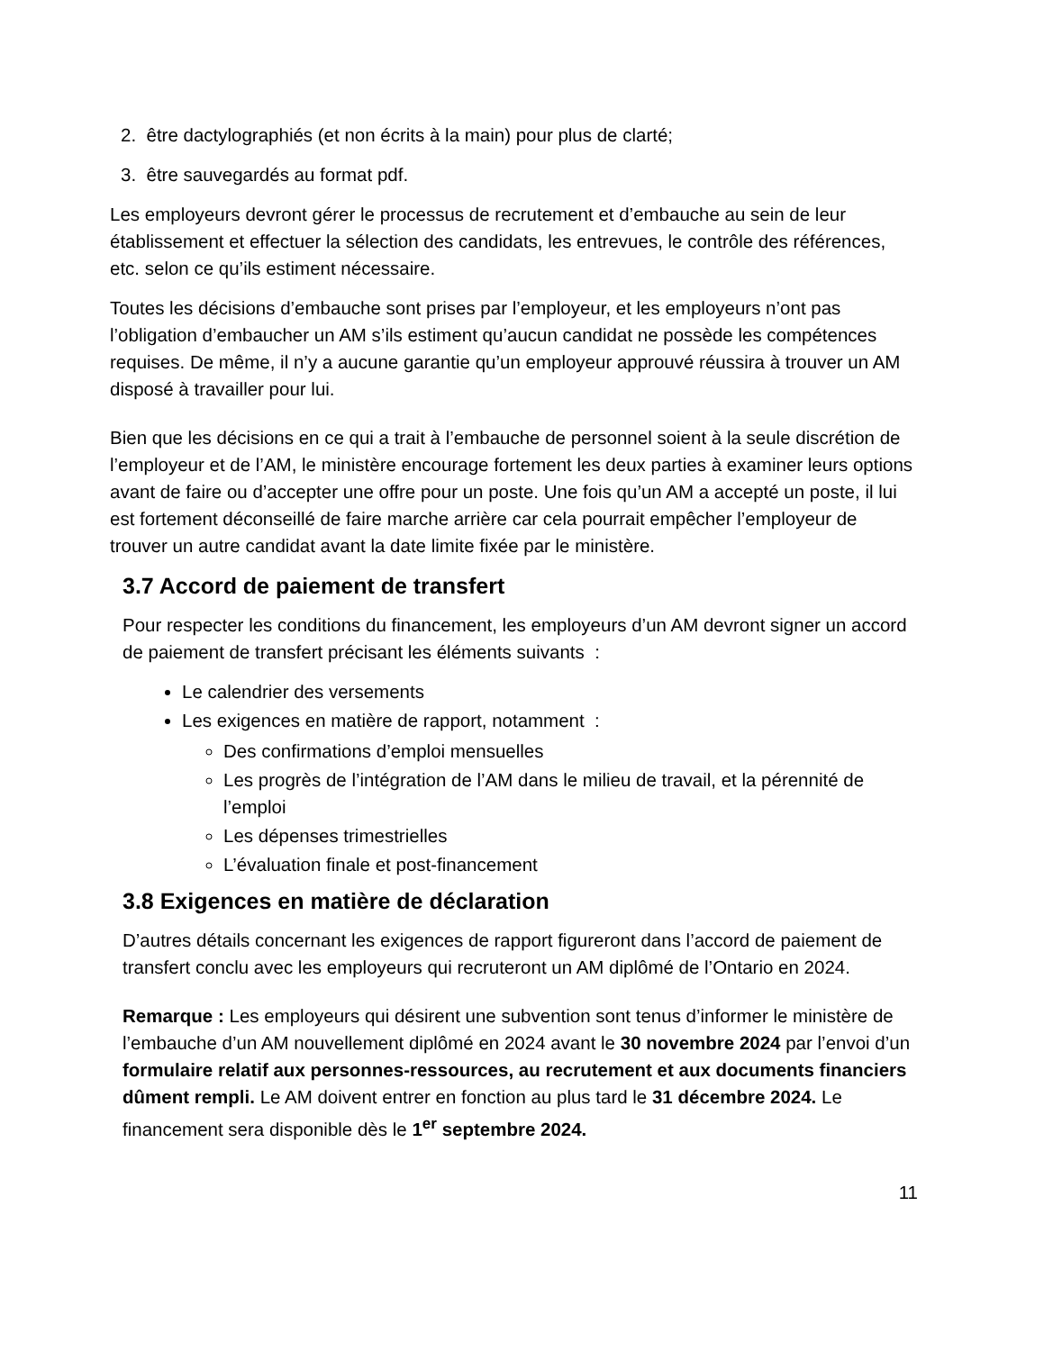2. être dactylographiés (et non écrits à la main) pour plus de clarté;
3. être sauvegardés au format pdf.
Les employeurs devront gérer le processus de recrutement et d’embauche au sein de leur établissement et effectuer la sélection des candidats, les entrevues, le contrôle des références, etc. selon ce qu’ils estiment nécessaire.
Toutes les décisions d’embauche sont prises par l’employeur, et les employeurs n’ont pas l’obligation d’embaucher un AM s’ils estiment qu’aucun candidat ne possède les compétences requises. De même, il n’y a aucune garantie qu’un employeur approuvé réussira à trouver un AM disposé à travailler pour lui.
Bien que les décisions en ce qui a trait à l’embauche de personnel soient à la seule discrétion de l’employeur et de l’AM, le ministère encourage fortement les deux parties à examiner leurs options avant de faire ou d’accepter une offre pour un poste. Une fois qu’un AM a accepté un poste, il lui est fortement déconseillé de faire marche arrière car cela pourrait empêcher l’employeur de trouver un autre candidat avant la date limite fixée par le ministère.
3.7 Accord de paiement de transfert
Pour respecter les conditions du financement, les employeurs d’un AM devront signer un accord de paiement de transfert précisant les éléments suivants :
Le calendrier des versements
Les exigences en matière de rapport, notamment :
Des confirmations d’emploi mensuelles
Les progrès de l’intégration de l’AM dans le milieu de travail, et la pérennité de l’emploi
Les dépenses trimestrielles
L’évaluation finale et post-financement
3.8 Exigences en matière de déclaration
D’autres détails concernant les exigences de rapport figureront dans l’accord de paiement de transfert conclu avec les employeurs qui recruteront un AM diplômé de l’Ontario en 2024.
Remarque : Les employeurs qui désirent une subvention sont tenus d’informer le ministère de l’embauche d’un AM nouvellement diplômé en 2024 avant le 30 novembre 2024 par l’envoi d’un formulaire relatif aux personnes-ressources, au recrutement et aux documents financiers dûment rempli. Le AM doivent entrer en fonction au plus tard le 31 décembre 2024. Le financement sera disponible dès le 1<sup>er</sup> septembre 2024.
11